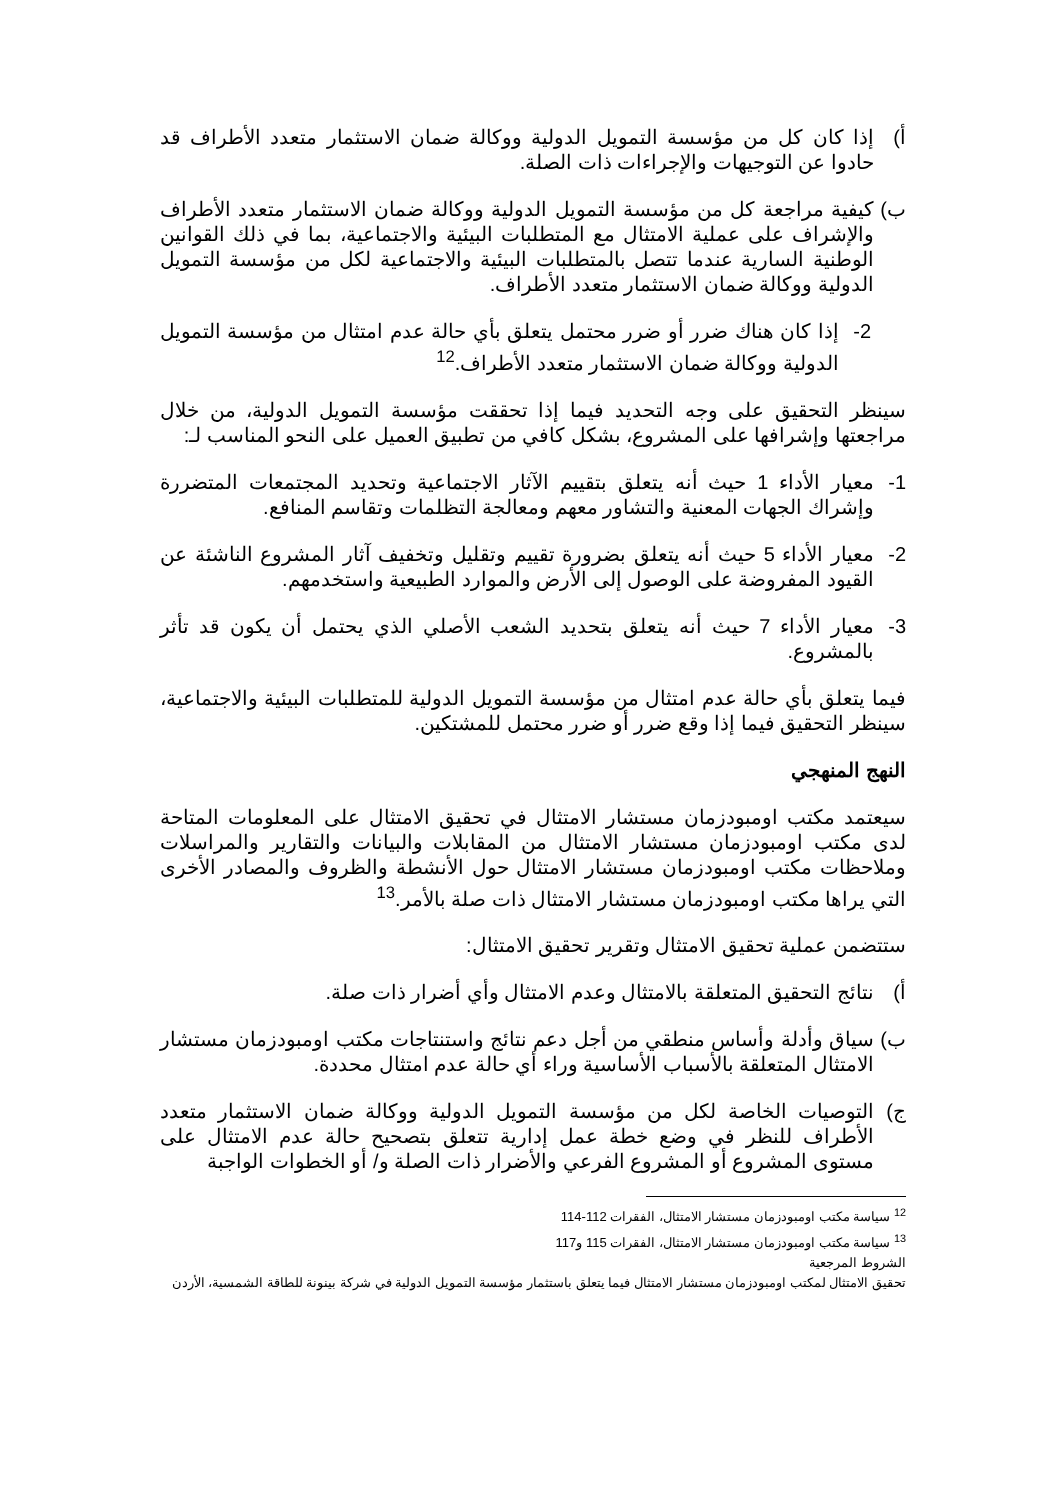أ) إذا كان كل من مؤسسة التمويل الدولية ووكالة ضمان الاستثمار متعدد الأطراف قد حادوا عن التوجيهات والإجراءات ذات الصلة.
ب) كيفية مراجعة كل من مؤسسة التمويل الدولية ووكالة ضمان الاستثمار متعدد الأطراف والإشراف على عملية الامتثال مع المتطلبات البيئية والاجتماعية، بما في ذلك القوانين الوطنية السارية عندما تتصل بالمتطلبات البيئية والاجتماعية لكل من مؤسسة التمويل الدولية ووكالة ضمان الاستثمار متعدد الأطراف.
2- إذا كان هناك ضرر أو ضرر محتمل يتعلق بأي حالة عدم امتثال من مؤسسة التمويل الدولية ووكالة ضمان الاستثمار متعدد الأطراف.<sup>12</sup>
سينظر التحقيق على وجه التحديد فيما إذا تحققت مؤسسة التمويل الدولية، من خلال مراجعتها وإشرافها على المشروع، بشكل كافي من تطبيق العميل على النحو المناسب لـ:
1- معيار الأداء 1 حيث أنه يتعلق بتقييم الآثار الاجتماعية وتحديد المجتمعات المتضررة وإشراك الجهات المعنية والتشاور معهم ومعالجة التظلمات وتقاسم المنافع.
2- معيار الأداء 5 حيث أنه يتعلق بضرورة تقييم وتقليل وتخفيف آثار المشروع الناشئة عن القيود المفروضة على الوصول إلى الأرض والموارد الطبيعية واستخدمهم.
3- معيار الأداء 7 حيث أنه يتعلق بتحديد الشعب الأصلي الذي يحتمل أن يكون قد تأثر بالمشروع.
فيما يتعلق بأي حالة عدم امتثال من مؤسسة التمويل الدولية للمتطلبات البيئية والاجتماعية، سينظر التحقيق فيما إذا وقع ضرر أو ضرر محتمل للمشتكين.
النهج المنهجي
سيعتمد مكتب اومبودزمان مستشار الامتثال في تحقيق الامتثال على المعلومات المتاحة لدى مكتب اومبودزمان مستشار الامتثال من المقابلات والبيانات والتقارير والمراسلات وملاحظات مكتب اومبودزمان مستشار الامتثال حول الأنشطة والظروف والمصادر الأخرى التي يراها مكتب اومبودزمان مستشار الامتثال ذات صلة بالأمر.<sup>13</sup>
ستتضمن عملية تحقيق الامتثال وتقرير تحقيق الامتثال:
أ) نتائج التحقيق المتعلقة بالامتثال وعدم الامتثال وأي أضرار ذات صلة.
ب) سياق وأدلة وأساس منطقي من أجل دعم نتائج واستنتاجات مكتب اومبودزمان مستشار الامتثال المتعلقة بالأسباب الأساسية وراء أي حالة عدم امتثال محددة.
ج) التوصيات الخاصة لكل من مؤسسة التمويل الدولية ووكالة ضمان الاستثمار متعدد الأطراف للنظر في وضع خطة عمل إدارية تتعلق بتصحيح حالة عدم الامتثال على مستوى المشروع أو المشروع الفرعي والأضرار ذات الصلة و/ أو الخطوات الواجبة
<sup>12</sup> سياسة مكتب اومبودزمان مستشار الامتثال، الفقرات 112-114
<sup>13</sup> سياسة مكتب اومبودزمان مستشار الامتثال، الفقرات 115 و117
الشروط المرجعية
تحقيق الامتثال لمكتب اومبودزمان مستشار الامتثال فيما يتعلق باستثمار مؤسسة التمويل الدولية في شركة بينونة للطاقة الشمسية، الأردن